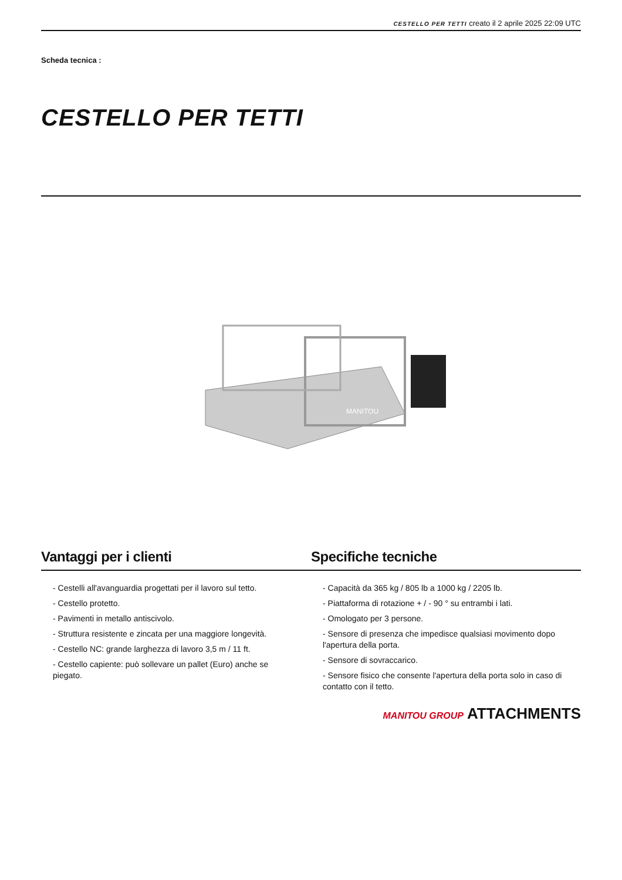CESTELLO PER TETTI creato il 2 aprile 2025 22:09 UTC
Scheda tecnica :
CESTELLO PER TETTI
MANITOU
Vantaggi per i clienti Specifiche tecniche
- Cestelli all'avanguardia progettati per il lavoro sul tetto.
- Cestello protetto.
- Pavimenti in metallo antiscivolo.
- Struttura resistente e zincata per una maggiore longevità.
- Cestello NC: grande larghezza di lavoro 3,5 m / 11 ft.
- Cestello capiente: può sollevare un pallet (Euro) anche se piegato.
- Capacità da 365 kg / 805 lb a 1000 kg / 2205 lb.
- Piattaforma di rotazione + / - 90 ° su entrambi i lati.
- Omologato per 3 persone.
- Sensore di presenza che impedisce qualsiasi movimento dopo l'apertura della porta.
- Sensore di sovraccarico.
- Sensore fisico che consente l'apertura della porta solo in caso di contatto con il tetto.
MANITOU GROUP ATTACHMENTS